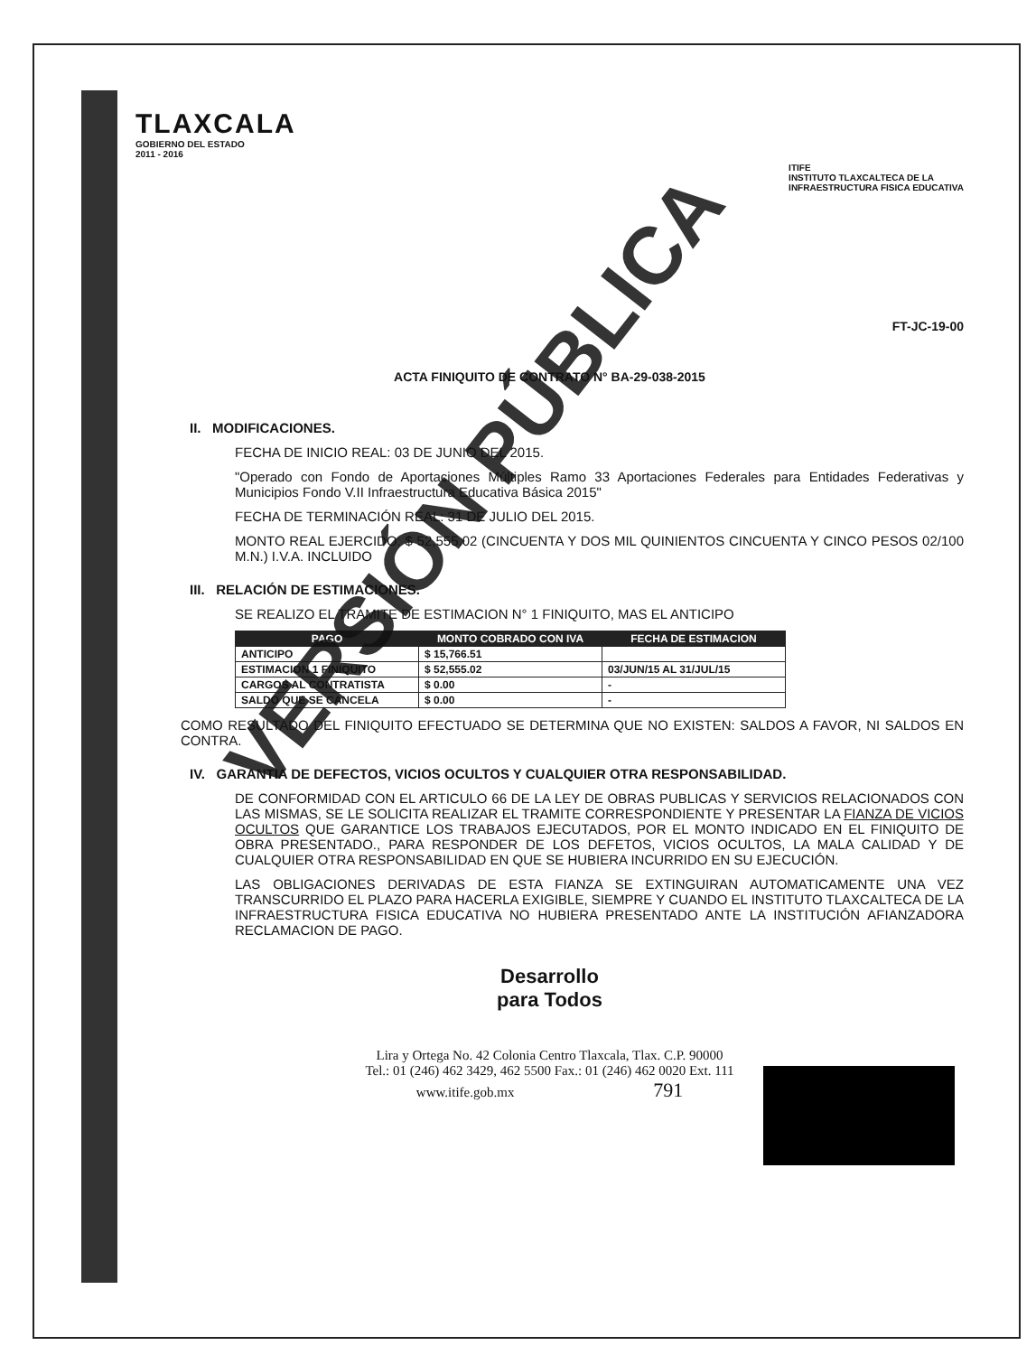TLAXCALA
GOBIERNO DEL ESTADO
2011 - 2016
ITIFE
INSTITUTO TLAXCALTECA DE LA
INFRAESTRUCTURA FISICA EDUCATIVA
FT-JC-19-00
ACTA FINIQUITO DE CONTRATO N° BA-29-038-2015
II. MODIFICACIONES.
FECHA DE INICIO REAL: 03 DE JUNIO DEL 2015.
"Operado con Fondo de Aportaciones Múltiples Ramo 33 Aportaciones Federales para Entidades Federativas y Municipios Fondo V.II Infraestructura Educativa Básica 2015"
FECHA DE TERMINACIÓN REAL: 31 DE JULIO DEL 2015.
MONTO REAL EJERCIDO: $ 52,555.02 (CINCUENTA Y DOS MIL QUINIENTOS CINCUENTA Y CINCO PESOS 02/100 M.N.) I.V.A. INCLUIDO
III. RELACIÓN DE ESTIMACIONES.
SE REALIZO EL TRAMITE DE ESTIMACION N° 1 FINIQUITO, MAS EL ANTICIPO
| PAGO | MONTO COBRADO CON IVA | FECHA DE ESTIMACION |
| --- | --- | --- |
| ANTICIPO | $ 15,766.51 | |
| ESTIMACION 1 FINIQUITO | $ 52,555.02 | 03/JUN/15 AL 31/JUL/15 |
| CARGOS AL CONTRATISTA | $ 0.00 | - |
| SALDO QUE SE CANCELA | $ 0.00 | - |
COMO RESULTADO DEL FINIQUITO EFECTUADO SE DETERMINA QUE NO EXISTEN: SALDOS A FAVOR, NI SALDOS EN CONTRA.
IV. GARANTIA DE DEFECTOS, VICIOS OCULTOS Y CUALQUIER OTRA RESPONSABILIDAD.
DE CONFORMIDAD CON EL ARTICULO 66 DE LA LEY DE OBRAS PUBLICAS Y SERVICIOS RELACIONADOS CON LAS MISMAS, SE LE SOLICITA REALIZAR EL TRAMITE CORRESPONDIENTE Y PRESENTAR LA FIANZA DE VICIOS OCULTOS QUE GARANTICE LOS TRABAJOS EJECUTADOS, POR EL MONTO INDICADO EN EL FINIQUITO DE OBRA PRESENTADO., PARA RESPONDER DE LOS DEFETOS, VICIOS OCULTOS, LA MALA CALIDAD Y DE CUALQUIER OTRA RESPONSABILIDAD EN QUE SE HUBIERA INCURRIDO EN SU EJECUCIÓN.
LAS OBLIGACIONES DERIVADAS DE ESTA FIANZA SE EXTINGUIRAN AUTOMATICAMENTE UNA VEZ TRANSCURRIDO EL PLAZO PARA HACERLA EXIGIBLE, SIEMPRE Y CUANDO EL INSTITUTO TLAXCALTECA DE LA INFRAESTRUCTURA FISICA EDUCATIVA NO HUBIERA PRESENTADO ANTE LA INSTITUCIÓN AFIANZADORA RECLAMACION DE PAGO.
Desarrollo
para Todos
Lira y Ortega No. 42 Colonia Centro Tlaxcala, Tlax. C.P. 90000
Tel.: 01 (246) 462 3429, 462 5500 Fax.: 01 (246) 462 0020 Ext. 111
www.itife.gob.mx 791
VERSIÓN PÚBLICA